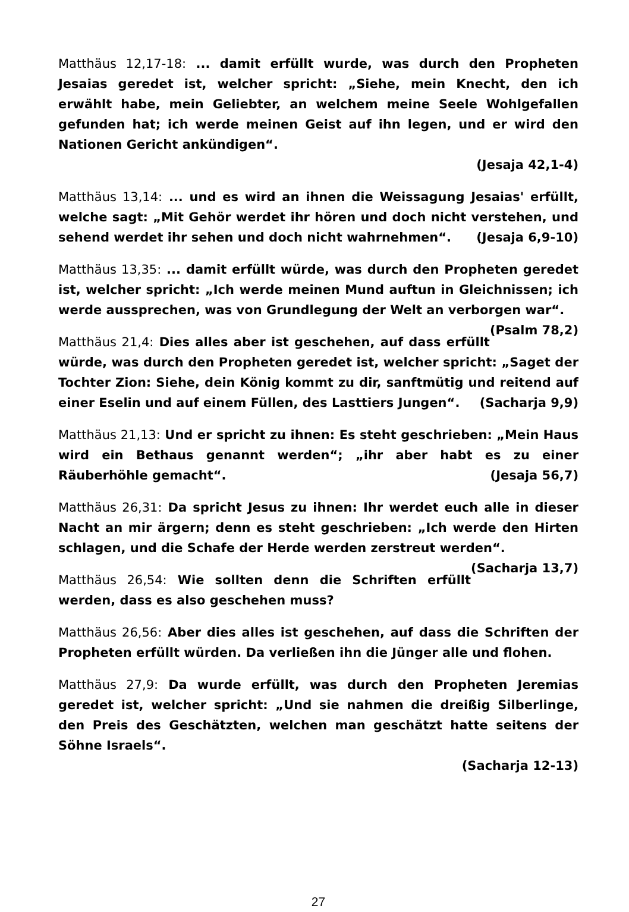Matthäus 12,17-18: ... damit erfüllt wurde, was durch den Propheten Jesaias geredet ist, welcher spricht: „Siehe, mein Knecht, den ich erwählt habe, mein Geliebter, an welchem meine Seele Wohlgefallen gefunden hat; ich werde meinen Geist auf ihn legen, und er wird den Nationen Gericht ankündigen“.
(Jesaja 42,1-4)
Matthäus 13,14: ... und es wird an ihnen die Weissagung Jesaias' erfüllt, welche sagt: „Mit Gehör werdet ihr hören und doch nicht verstehen, und sehend werdet ihr sehen und doch nicht wahrnehmen“. (Jesaja 6,9-10)
Matthäus 13,35: ... damit erfüllt würde, was durch den Propheten geredet ist, welcher spricht: „Ich werde meinen Mund auftun in Gleichnissen; ich werde aussprechen, was von Grundlegung der Welt an verborgen war“. (Psalm 78,2)
Matthäus 21,4: Dies alles aber ist geschehen, auf dass erfüllt würde, was durch den Propheten geredet ist, welcher spricht: „Saget der Tochter Zion: Siehe, dein König kommt zu dir, sanftmütig und reitend auf einer Eselin und auf einem Füllen, des Lasttiers Jungen“. (Sacharja 9,9)
Matthäus 21,13: Und er spricht zu ihnen: Es steht geschrieben: „Mein Haus wird ein Bethaus genannt werden“; „ihr aber habt es zu einer Räuberhöhle gemacht“. (Jesaja 56,7)
Matthäus 26,31: Da spricht Jesus zu ihnen: Ihr werdet euch alle in dieser Nacht an mir ärgern; denn es steht geschrieben: „Ich werde den Hirten schlagen, und die Schafe der Herde werden zerstreut werden“. (Sacharja 13,7)
Matthäus 26,54: Wie sollten denn die Schriften erfüllt werden, dass es also geschehen muss?
Matthäus 26,56: Aber dies alles ist geschehen, auf dass die Schriften der Propheten erfüllt würden. Da verließen ihn die Jünger alle und flohen.
Matthäus 27,9: Da wurde erfüllt, was durch den Propheten Jeremias geredet ist, welcher spricht: „Und sie nahmen die dreißig Silberlinge, den Preis des Geschätzten, welchen man geschätzt hatte seitens der Söhne Israels“.
(Sacharja 12-13)
27